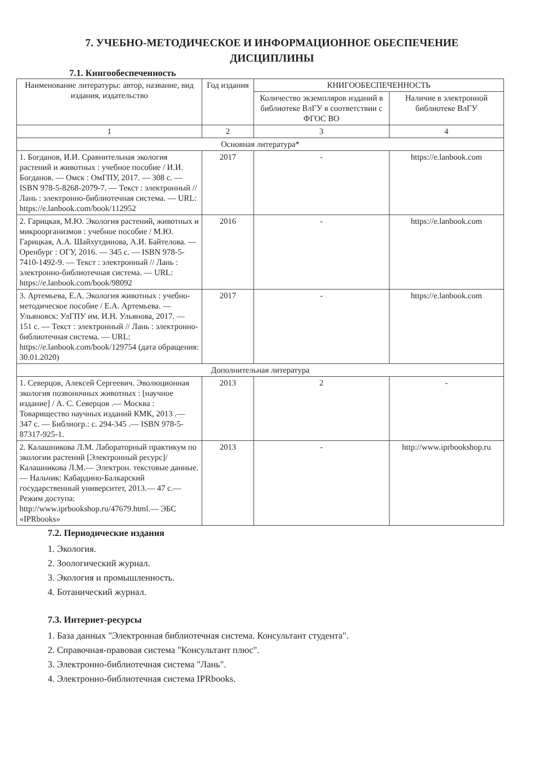7. УЧЕБНО-МЕТОДИЧЕСКОЕ И ИНФОРМАЦИОННОЕ ОБЕСПЕЧЕНИЕ
ДИСЦИПЛИНЫ
7.1. Книгообеспеченность
| Наименование литературы: автор, название, вид издания, издательство | Год издания | КНИГООБЕСПЕЧЕННОСТЬ | |
| --- | --- | --- | --- |
| | | Количество экземпляров изданий в библиотеке ВлГУ в соответствии с ФГОС ВО | Наличие в электронной библиотеке ВлГУ |
| 1 | 2 | 3 | 4 |
| Основная литература* | | | |
| 1. Богданов, И.И. Сравнительная экология растений и животных : учебное пособие / И.И. Богданов. — Омск : ОмГПУ, 2017. — 308 с. — ISBN 978-5-8268-2079-7. — Текст : электронный // Лань : электронно-библиотечная система. — URL: https://e.lanbook.com/book/112952 | 2017 | - | https://e.lanbook.com |
| 2. Гарицкая, М.Ю. Экология растений, животных и микроорганизмов : учебное пособие / М.Ю. Гарицкая, А.А. Шайхутдинова, А.И. Байтелова. — Оренбург : ОГУ, 2016. — 345 с. — ISBN 978-5-7410-1492-9. — Текст : электронный // Лань : электронно-библиотечная система. — URL: https://e.lanbook.com/book/98092 | 2016 | - | https://e.lanbook.com |
| 3. Артемьева, Е.А. Экология животных : учебно-методическое пособие / Е.А. Артемьева. — Ульяновск: УлГПУ им. И.Н. Ульянова, 2017. — 151 с. — Текст : электронный // Лань : электронно-библиотечная система. — URL: https://e.lanbook.com/book/129754 (дата обращения: 30.01.2020) | 2017 | - | https://e.lanbook.com |
| Дополнительная литература | | | |
| 1. Северцов, Алексей Сергеевич. Эволюционная экология позвоночных животных : [научное издание] / А. С. Северцов .— Москва : Товарищество научных изданий КМК, 2013 .— 347 с. — Библиогр.: с. 294-345 .— ISBN 978-5-87317-925-1. | 2013 | 2 | - |
| 2. Калашникова Л.М. Лабораторный практикум по экологии растений [Электронный ресурс]/ Калашникова Л.М.— Электрон. текстовые данные.— Нальчик: Кабардино-Балкарский государственный университет, 2013.— 47 с.— Режим доступа: http://www.iprbookshop.ru/47679.html.— ЭБС «IPRbooks» | 2013 | - | http://www.iprbookshop.ru |
7.2. Периодические издания
1. Экология.
2. Зоологический журнал.
3. Экология и промышленность.
4. Ботанический журнал.
7.3. Интернет-ресурсы
1. База данных "Электронная библиотечная система. Консультант студента".
2. Справочная-правовая система "Консультант плюс".
3. Электронно-библиотечная система "Лань".
4. Электронно-библиотечная система IPRbooks.